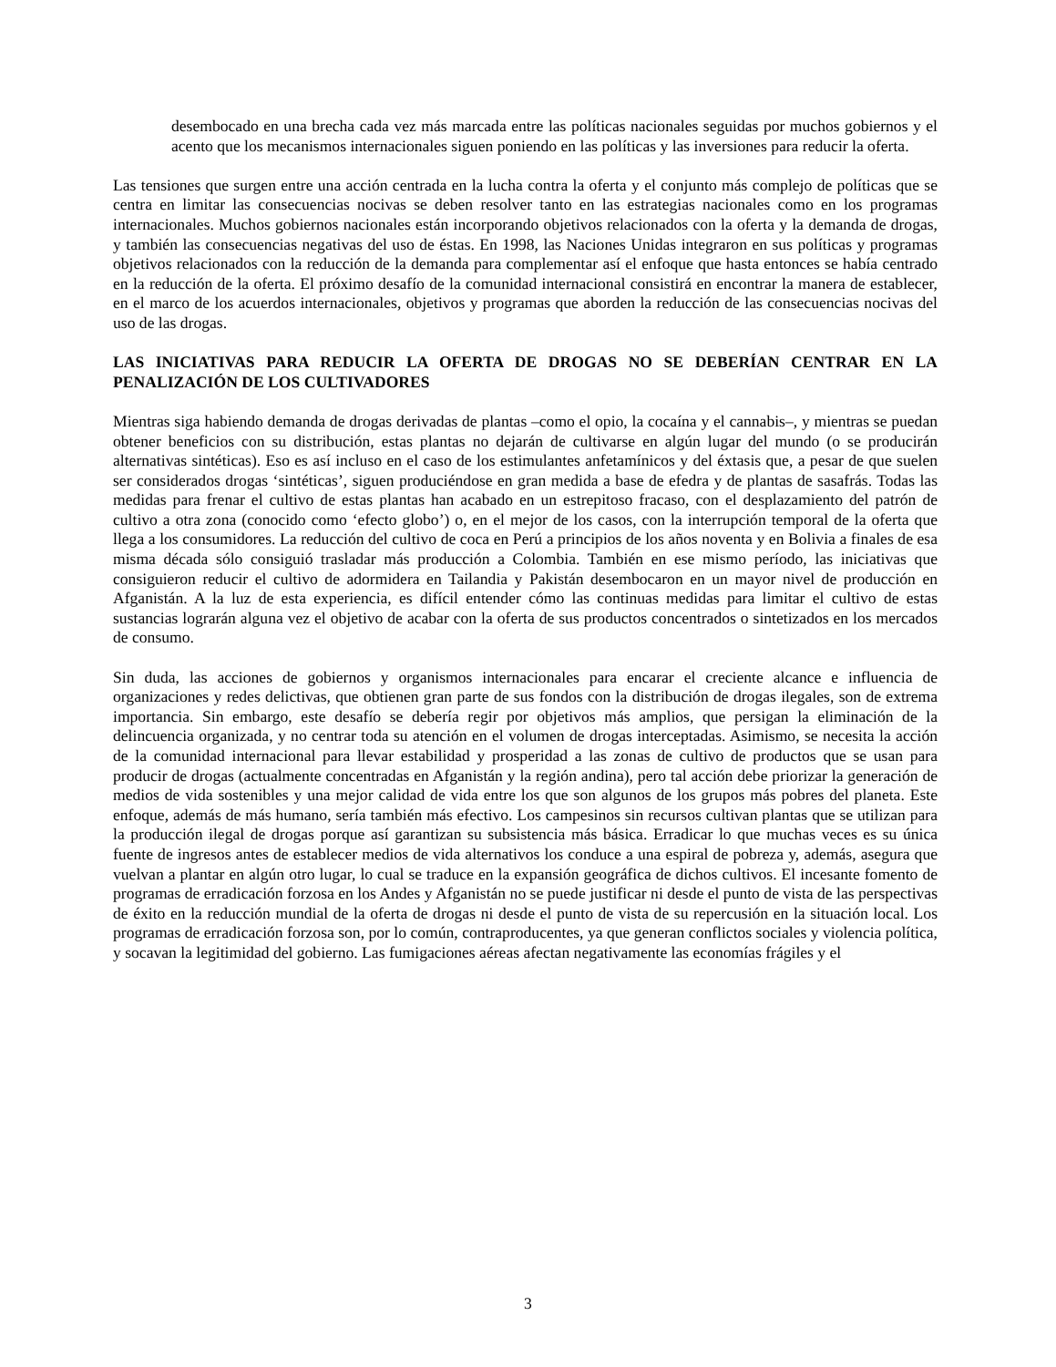desembocado en una brecha cada vez más marcada entre las políticas nacionales seguidas por muchos gobiernos y el acento que los mecanismos internacionales siguen poniendo en las políticas y las inversiones para reducir la oferta.
Las tensiones que surgen entre una acción centrada en la lucha contra la oferta y el conjunto más complejo de políticas que se centra en limitar las consecuencias nocivas se deben resolver tanto en las estrategias nacionales como en los programas internacionales. Muchos gobiernos nacionales están incorporando objetivos relacionados con la oferta y la demanda de drogas, y también las consecuencias negativas del uso de éstas. En 1998, las Naciones Unidas integraron en sus políticas y programas objetivos relacionados con la reducción de la demanda para complementar así el enfoque que hasta entonces se había centrado en la reducción de la oferta. El próximo desafío de la comunidad internacional consistirá en encontrar la manera de establecer, en el marco de los acuerdos internacionales, objetivos y programas que aborden la reducción de las consecuencias nocivas del uso de las drogas.
LAS INICIATIVAS PARA REDUCIR LA OFERTA DE DROGAS NO SE DEBERÍAN CENTRAR EN LA PENALIZACIÓN DE LOS CULTIVADORES
Mientras siga habiendo demanda de drogas derivadas de plantas –como el opio, la cocaína y el cannabis–, y mientras se puedan obtener beneficios con su distribución, estas plantas no dejarán de cultivarse en algún lugar del mundo (o se producirán alternativas sintéticas). Eso es así incluso en el caso de los estimulantes anfetamínicos y del éxtasis que, a pesar de que suelen ser considerados drogas ‘sintéticas’, siguen produciéndose en gran medida a base de efedra y de plantas de sasafrás. Todas las medidas para frenar el cultivo de estas plantas han acabado en un estrepitoso fracaso, con el desplazamiento del patrón de cultivo a otra zona (conocido como ‘efecto globo’) o, en el mejor de los casos, con la interrupción temporal de la oferta que llega a los consumidores. La reducción del cultivo de coca en Perú a principios de los años noventa y en Bolivia a finales de esa misma década sólo consiguió trasladar más producción a Colombia. También en ese mismo período, las iniciativas que consiguieron reducir el cultivo de adormidera en Tailandia y Pakistán desembocaron en un mayor nivel de producción en Afganistán. A la luz de esta experiencia, es difícil entender cómo las continuas medidas para limitar el cultivo de estas sustancias lograrán alguna vez el objetivo de acabar con la oferta de sus productos concentrados o sintetizados en los mercados de consumo.
Sin duda, las acciones de gobiernos y organismos internacionales para encarar el creciente alcance e influencia de organizaciones y redes delictivas, que obtienen gran parte de sus fondos con la distribución de drogas ilegales, son de extrema importancia. Sin embargo, este desafío se debería regir por objetivos más amplios, que persigan la eliminación de la delincuencia organizada, y no centrar toda su atención en el volumen de drogas interceptadas. Asimismo, se necesita la acción de la comunidad internacional para llevar estabilidad y prosperidad a las zonas de cultivo de productos que se usan para producir de drogas (actualmente concentradas en Afganistán y la región andina), pero tal acción debe priorizar la generación de medios de vida sostenibles y una mejor calidad de vida entre los que son algunos de los grupos más pobres del planeta. Este enfoque, además de más humano, sería también más efectivo. Los campesinos sin recursos cultivan plantas que se utilizan para la producción ilegal de drogas porque así garantizan su subsistencia más básica. Erradicar lo que muchas veces es su única fuente de ingresos antes de establecer medios de vida alternativos los conduce a una espiral de pobreza y, además, asegura que vuelvan a plantar en algún otro lugar, lo cual se traduce en la expansión geográfica de dichos cultivos. El incesante fomento de programas de erradicación forzosa en los Andes y Afganistán no se puede justificar ni desde el punto de vista de las perspectivas de éxito en la reducción mundial de la oferta de drogas ni desde el punto de vista de su repercusión en la situación local. Los programas de erradicación forzosa son, por lo común, contraproducentes, ya que generan conflictos sociales y violencia política, y socavan la legitimidad del gobierno. Las fumigaciones aéreas afectan negativamente las economías frágiles y el
3